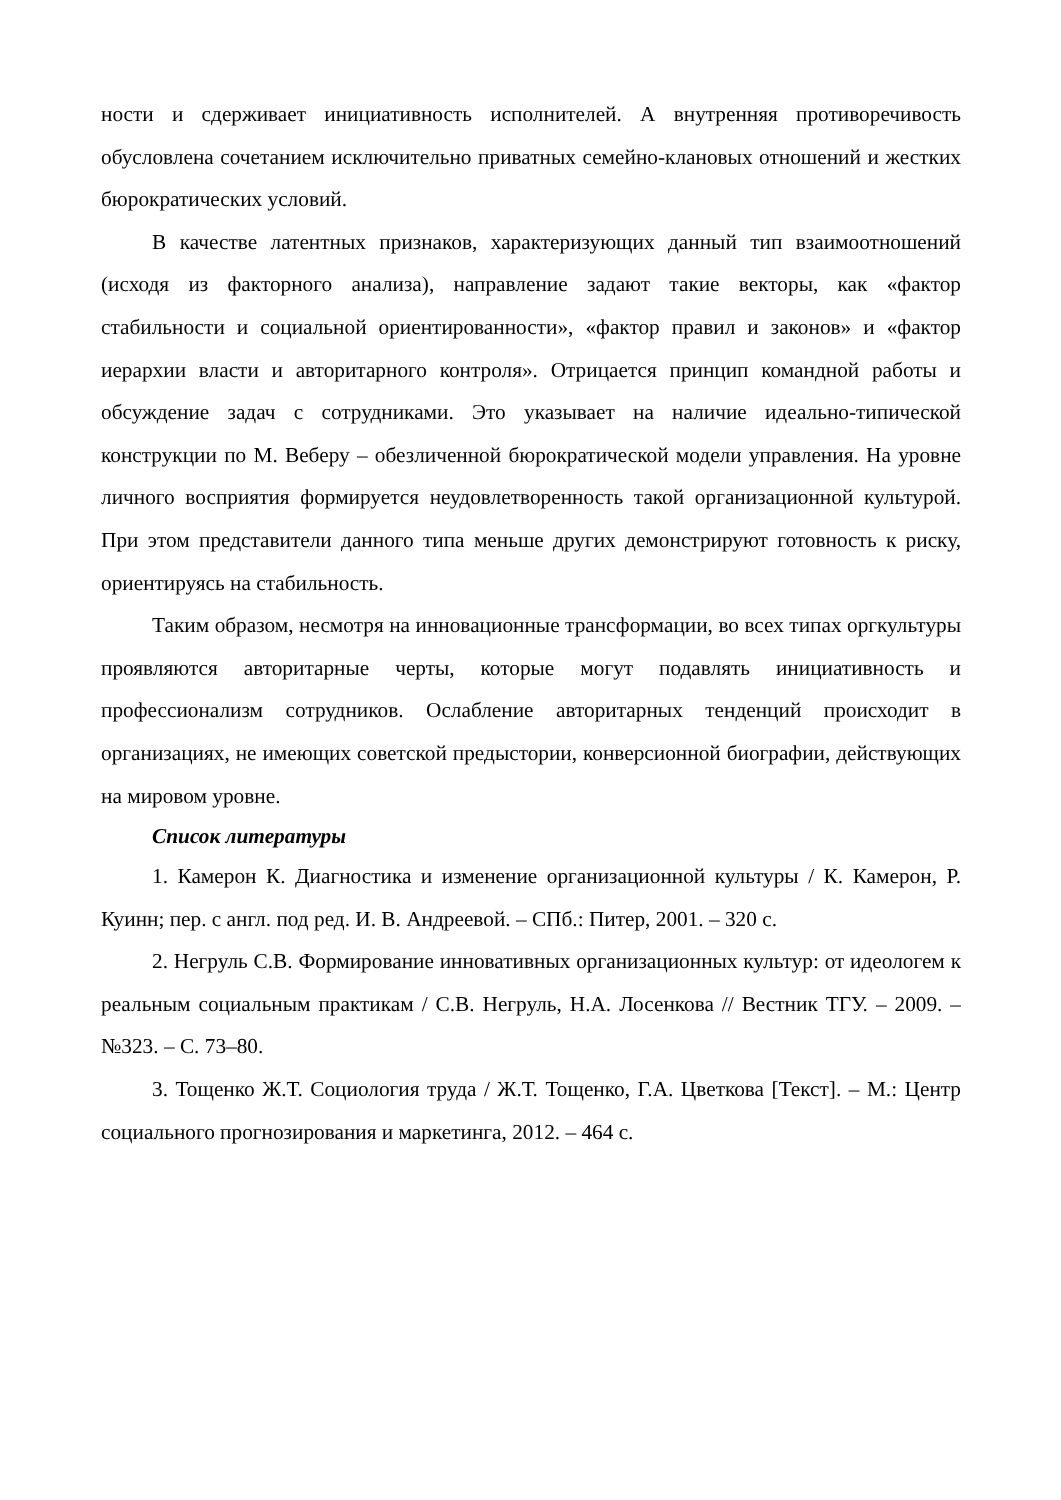ности и сдерживает инициативность исполнителей. А внутренняя противоречивость обусловлена сочетанием исключительно приватных семейно-клановых отношений и жестких бюрократических условий.
В качестве латентных признаков, характеризующих данный тип взаимоотношений (исходя из факторного анализа), направление задают такие векторы, как «фактор стабильности и социальной ориентированности», «фактор правил и законов» и «фактор иерархии власти и авторитарного контроля». Отрицается принцип командной работы и обсуждение задач с сотрудниками. Это указывает на наличие идеально-типической конструкции по М. Веберу – обезличенной бюрократической модели управления. На уровне личного восприятия формируется неудовлетворенность такой организационной культурой. При этом представители данного типа меньше других демонстрируют готовность к риску, ориентируясь на стабильность.
Таким образом, несмотря на инновационные трансформации, во всех типах оргкультуры проявляются авторитарные черты, которые могут подавлять инициативность и профессионализм сотрудников. Ослабление авторитарных тенденций происходит в организациях, не имеющих советской предыстории, конверсионной биографии, действующих на мировом уровне.
Список литературы
1. Камерон К. Диагностика и изменение организационной культуры / К. Камерон, Р. Куинн; пер. с англ. под ред. И. В. Андреевой. – СПб.: Питер, 2001. – 320 с.
2. Негруль С.В. Формирование инновативных организационных культур: от идеологем к реальным социальным практикам / С.В. Негруль, Н.А. Лосенкова // Вестник ТГУ. – 2009. – №323. – С. 73–80.
3. Тощенко Ж.Т. Социология труда / Ж.Т. Тощенко, Г.А. Цветкова [Текст]. – М.: Центр социального прогнозирования и маркетинга, 2012. – 464 с.